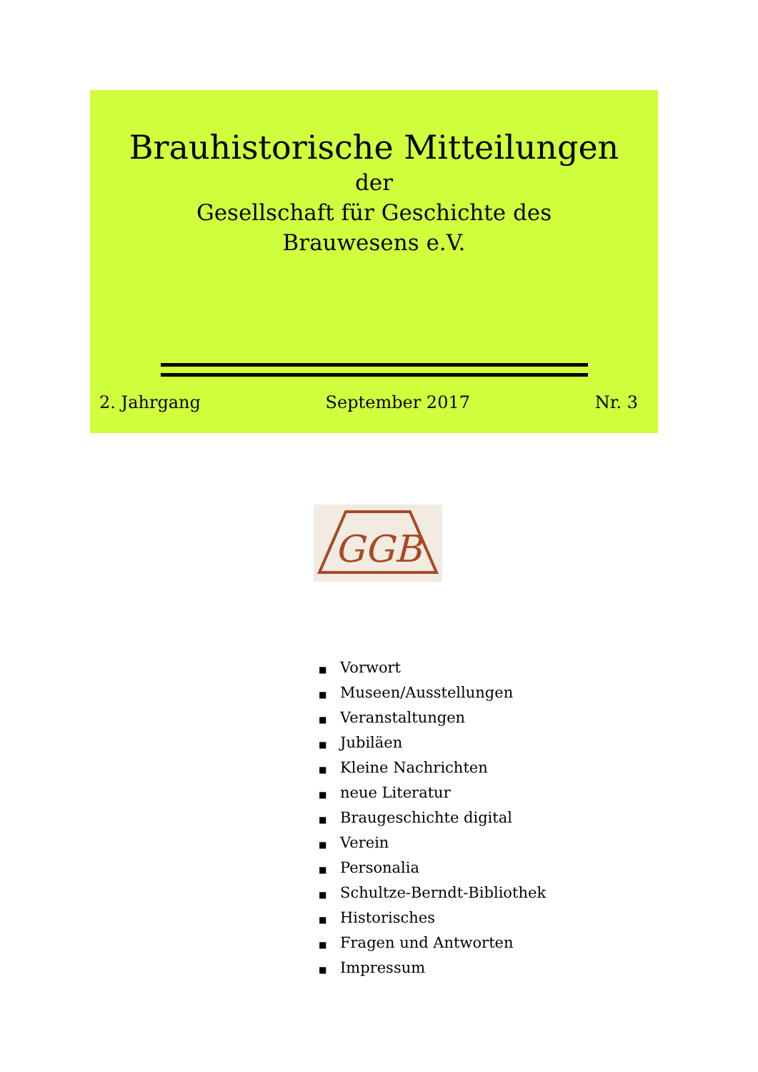Brauhistorische Mitteilungen
der
Gesellschaft für Geschichte des
Brauwesens e.V.
2. Jahrgang September 2017 Nr. 3
GGB
■ Vorwort
■ Museen/Ausstellungen
■ Veranstaltungen
■ Jubiläen
■ Kleine Nachrichten
■ neue Literatur
■ Braugeschichte digital
■ Verein
■ Personalia
■ Schultze-Berndt-Bibliothek
■ Historisches
■ Fragen und Antworten
■ Impressum